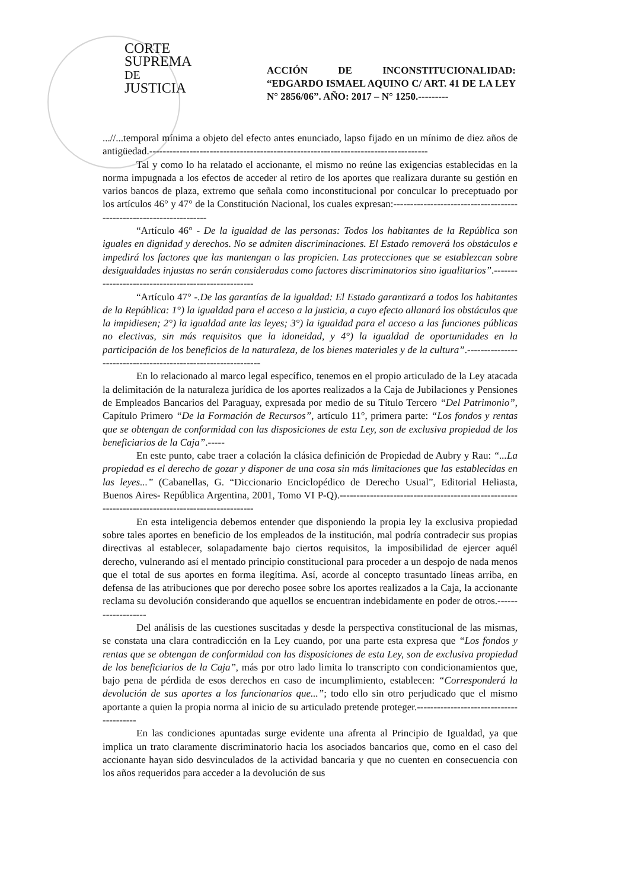CORTE
SUPREMA
DE JUSTICIA
ACCIÓN DE INCONSTITUCIONALIDAD: “EDGARDO ISMAEL AQUINO C/ ART. 41 DE LA LEY N° 2856/06”. AÑO: 2017 – N° 1250.---------
...//...temporal mínima a objeto del efecto antes enunciado, lapso fijado en un mínimo de diez años de antigüedad.-----------------------------------------------------------------------------------
Tal y como lo ha relatado el accionante, el mismo no reúne las exigencias establecidas en la norma impugnada a los efectos de acceder al retiro de los aportes que realizara durante su gestión en varios bancos de plaza, extremo que señala como inconstitucional por conculcar lo preceptuado por los artículos 46° y 47° de la Constitución Nacional, los cuales expresan:--------------------------------------------------------------------
“Artículo 46° - De la igualdad de las personas: Todos los habitantes de la República son iguales en dignidad y derechos. No se admiten discriminaciones. El Estado removerá los obstáculos e impedirá los factores que las mantengan o las propicien. Las protecciones que se establezcan sobre desigualdades injustas no serán consideradas como factores discriminatorios sino igualitarios”.----------------------------------------------------
“Artículo 47° -.De las garantías de la igualdad: El Estado garantizará a todos los habitantes de la República: 1°) la igualdad para el acceso a la justicia, a cuyo efecto allanará los obstáculos que la impidiesen; 2°) la igualdad ante las leyes; 3°) la igualdad para el acceso a las funciones públicas no electivas, sin más requisitos que la idoneidad, y 4°) la igualdad de oportunidades en la participación de los beneficios de la naturaleza, de los bienes materiales y de la cultura”.--------------------------------------------------------------
En lo relacionado al marco legal específico, tenemos en el propio articulado de la Ley atacada la delimitación de la naturaleza jurídica de los aportes realizados a la Caja de Jubilaciones y Pensiones de Empleados Bancarios del Paraguay, expresada por medio de su Título Tercero “Del Patrimonio”, Capítulo Primero “De la Formación de Recursos”, artículo 11°, primera parte: “Los fondos y rentas que se obtengan de conformidad con las disposiciones de esta Ley, son de exclusiva propiedad de los beneficiarios de la Caja”.-----
En este punto, cabe traer a colación la clásica definición de Propiedad de Aubry y Rau: “...La propiedad es el derecho de gozar y disponer de una cosa sin más limitaciones que las establecidas en las leyes...” (Cabanellas, G. “Diccionario Enciclopédico de Derecho Usual”, Editorial Heliasta, Buenos Aires- República Argentina, 2001, Tomo VI P-Q).--------------------------------------------------------------------------------------------------
En esta inteligencia debemos entender que disponiendo la propia ley la exclusiva propiedad sobre tales aportes en beneficio de los empleados de la institución, mal podría contradecir sus propias directivas al establecer, solapadamente bajo ciertos requisitos, la imposibilidad de ejercer aquél derecho, vulnerando así el mentado principio constitucional para proceder a un despojo de nada menos que el total de sus aportes en forma ilegítima. Así, acorde al concepto trasuntado líneas arriba, en defensa de las atribuciones que por derecho posee sobre los aportes realizados a la Caja, la accionante reclama su devolución considerando que aquellos se encuentran indebidamente en poder de otros.-------------------
Del análisis de las cuestiones suscitadas y desde la perspectiva constitucional de las mismas, se constata una clara contradicción en la Ley cuando, por una parte esta expresa que “Los fondos y rentas que se obtengan de conformidad con las disposiciones de esta Ley, son de exclusiva propiedad de los beneficiarios de la Caja”, más por otro lado limita lo transcripto con condicionamientos que, bajo pena de pérdida de esos derechos en caso de incumplimiento, establecen: “Corresponderá la devolución de sus aportes a los funcionarios que...”; todo ello sin otro perjudicado que el mismo aportante a quien la propia norma al inicio de su articulado pretende proteger.----------------------------------------
En las condiciones apuntadas surge evidente una afrenta al Principio de Igualdad, ya que implica un trato claramente discriminatorio hacia los asociados bancarios que, como en el caso del accionante hayan sido desvinculados de la actividad bancaria y que no cuenten en consecuencia con los años requeridos para acceder a la devolución de sus